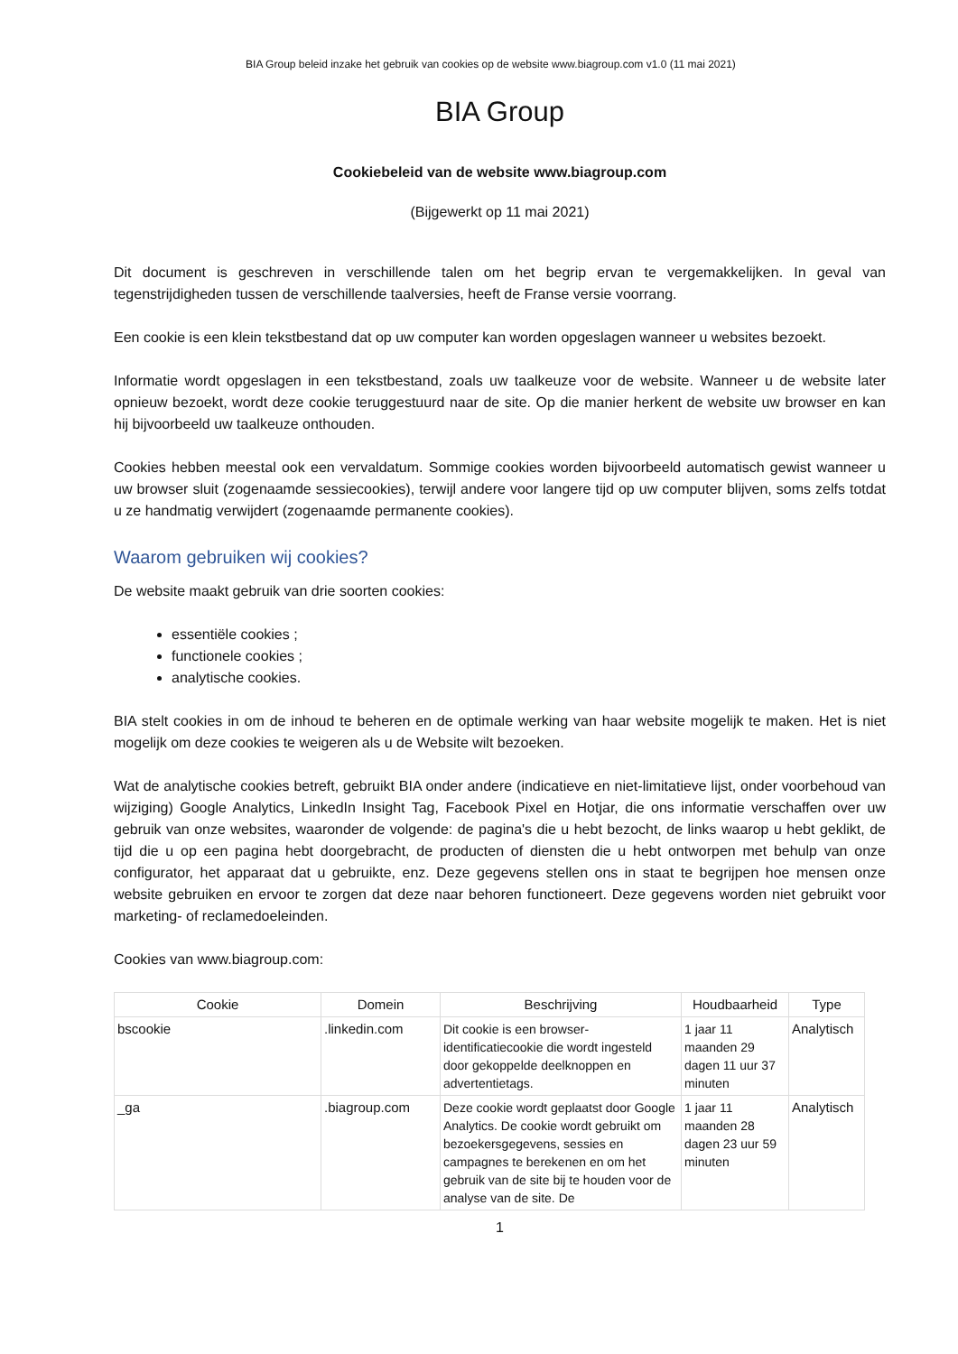BIA Group beleid inzake het gebruik van cookies op de website www.biagroup.com v1.0 (11 mai 2021)
BIA Group
Cookiebeleid van de website www.biagroup.com
(Bijgewerkt op 11 mai 2021)
Dit document is geschreven in verschillende talen om het begrip ervan te vergemakkelijken. In geval van tegenstrijdigheden tussen de verschillende taalversies, heeft de Franse versie voorrang.
Een cookie is een klein tekstbestand dat op uw computer kan worden opgeslagen wanneer u websites bezoekt.
Informatie wordt opgeslagen in een tekstbestand, zoals uw taalkeuze voor de website. Wanneer u de website later opnieuw bezoekt, wordt deze cookie teruggestuurd naar de site. Op die manier herkent de website uw browser en kan hij bijvoorbeeld uw taalkeuze onthouden.
Cookies hebben meestal ook een vervaldatum. Sommige cookies worden bijvoorbeeld automatisch gewist wanneer u uw browser sluit (zogenaamde sessiecookies), terwijl andere voor langere tijd op uw computer blijven, soms zelfs totdat u ze handmatig verwijdert (zogenaamde permanente cookies).
Waarom gebruiken wij cookies?
De website maakt gebruik van drie soorten cookies:
essentiële cookies ;
functionele cookies ;
analytische cookies.
BIA stelt cookies in om de inhoud te beheren en de optimale werking van haar website mogelijk te maken. Het is niet mogelijk om deze cookies te weigeren als u de Website wilt bezoeken.
Wat de analytische cookies betreft, gebruikt BIA onder andere (indicatieve en niet-limitatieve lijst, onder voorbehoud van wijziging) Google Analytics, LinkedIn Insight Tag, Facebook Pixel en Hotjar, die ons informatie verschaffen over uw gebruik van onze websites, waaronder de volgende: de pagina's die u hebt bezocht, de links waarop u hebt geklikt, de tijd die u op een pagina hebt doorgebracht, de producten of diensten die u hebt ontworpen met behulp van onze configurator, het apparaat dat u gebruikte, enz. Deze gegevens stellen ons in staat te begrijpen hoe mensen onze website gebruiken en ervoor te zorgen dat deze naar behoren functioneert. Deze gegevens worden niet gebruikt voor marketing- of reclamedoeleinden.
Cookies van www.biagroup.com:
| Cookie | Domein | Beschrijving | Houdbaarheid | Type |
| --- | --- | --- | --- | --- |
| bscookie | .linkedin.com | Dit cookie is een browser-identificatiecookie die wordt ingesteld door gekoppelde deelknoppen en advertentietags. | 1 jaar 11 maanden 29 dagen 11 uur 37 minuten | Analytisch |
| _ga | .biagroup.com | Deze cookie wordt geplaatst door Google Analytics. De cookie wordt gebruikt om bezoekersgegevens, sessies en campagnes te berekenen en om het gebruik van de site bij te houden voor de analyse van de site. De | 1 jaar 11 maanden 28 dagen 23 uur 59 minuten | Analytisch |
1